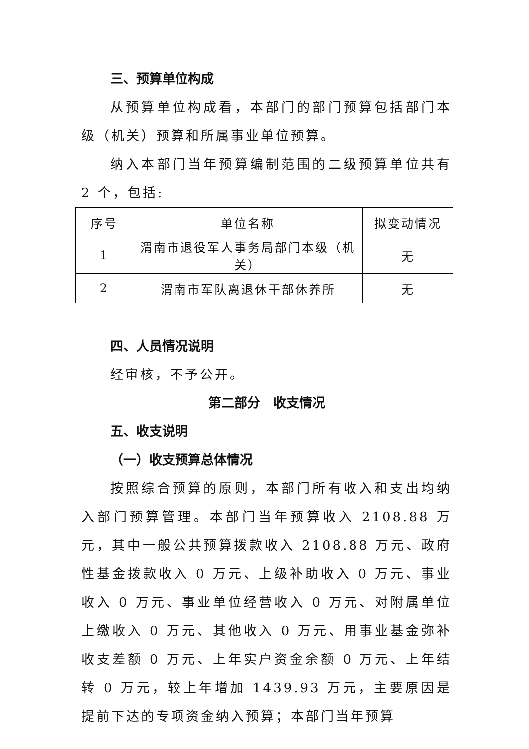三、预算单位构成
从预算单位构成看，本部门的部门预算包括部门本级（机关）预算和所属事业单位预算。
纳入本部门当年预算编制范围的二级预算单位共有 2 个，包括:
| 序号 | 单位名称 | 拟变动情况 |
| --- | --- | --- |
| 1 | 渭南市退役军人事务局部门本级（机关） | 无 |
| 2 | 渭南市军队离退休干部休养所 | 无 |
四、人员情况说明
经审核，不予公开。
第二部分　收支情况
五、收支说明
（一）收支预算总体情况
按照综合预算的原则，本部门所有收入和支出均纳入部门预算管理。本部门当年预算收入 2108.88 万元，其中一般公共预算拨款收入 2108.88 万元、政府性基金拨款收入 0 万元、上级补助收入 0 万元、事业收入 0 万元、事业单位经营收入 0 万元、对附属单位上缴收入 0 万元、其他收入 0 万元、用事业基金弥补收支差额 0 万元、上年实户资金余额 0 万元、上年结转 0 万元，较上年增加 1439.93 万元，主要原因是提前下达的专项资金纳入预算；本部门当年预算